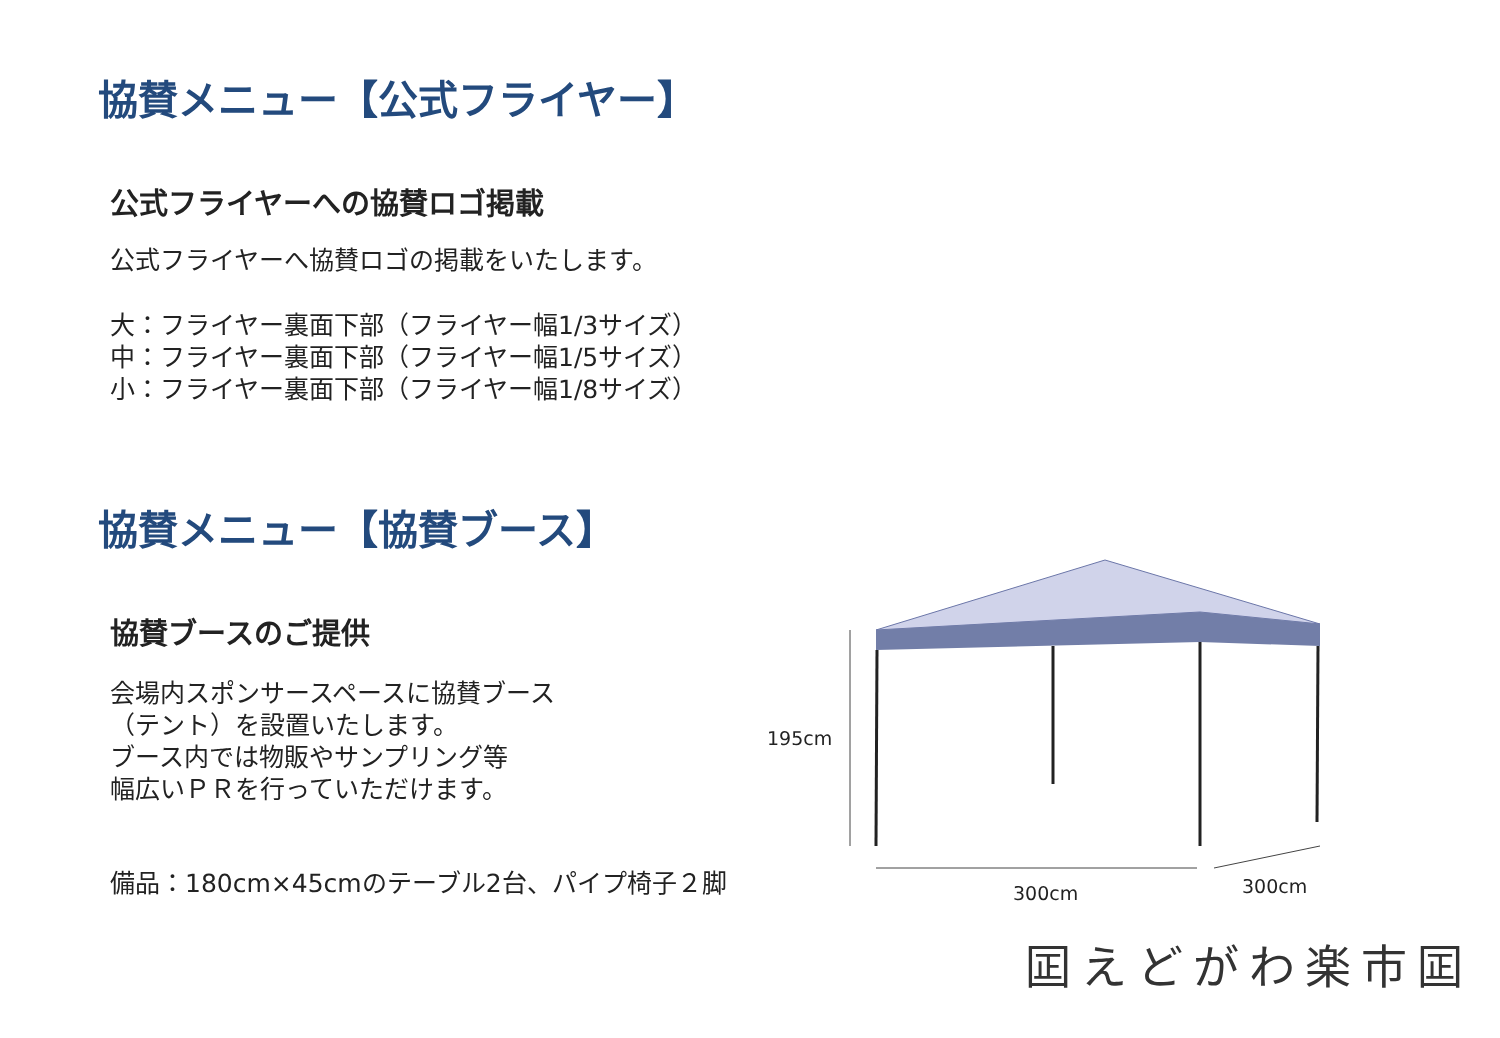協賛メニュー【公式フライヤー】
公式フライヤーへの協賛ロゴ掲載
公式フライヤーへ協賛ロゴの掲載をいたします。
大：フライヤー裏面下部（フライヤー幅1/3サイズ）
中：フライヤー裏面下部（フライヤー幅1/5サイズ）
小：フライヤー裏面下部（フライヤー幅1/8サイズ）
協賛メニュー【協賛ブース】
協賛ブースのご提供
会場内スポンサースペースに協賛ブース
（テント）を設置いたします。
ブース内では物販やサンプリング等
幅広いＰＲを行っていただけます。
備品：180cm×45cmのテーブル2台、パイプ椅子２脚
195cm
300cm
300cm
囸えどがわ楽市囸